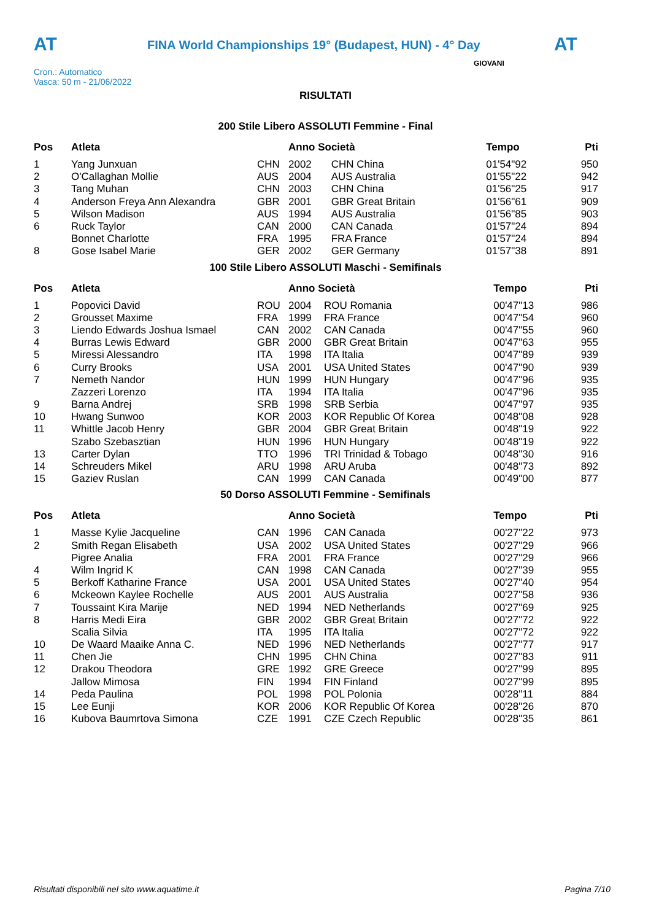AT
FINA World Championships 19° (Budapest, HUN) - 4° Day
AT
Cron.: Automatico
Vasca: 50 m - 21/06/2022
GIOVANI
RISULTATI
200 Stile Libero ASSOLUTI Femmine - Final
| Pos | Atleta | | Anno Società | | Tempo | Pti |
| --- | --- | --- | --- | --- | --- | --- |
| 1 | Yang Junxuan | CHN | 2002 | CHN China | 01'54"92 | 950 |
| 2 | O'Callaghan Mollie | AUS | 2004 | AUS Australia | 01'55"22 | 942 |
| 3 | Tang Muhan | CHN | 2003 | CHN China | 01'56"25 | 917 |
| 4 | Anderson Freya Ann Alexandra | GBR | 2001 | GBR Great Britain | 01'56"61 | 909 |
| 5 | Wilson Madison | AUS | 1994 | AUS Australia | 01'56"85 | 903 |
| 6 | Ruck Taylor | CAN | 2000 | CAN Canada | 01'57"24 | 894 |
| | Bonnet Charlotte | FRA | 1995 | FRA France | 01'57"24 | 894 |
| 8 | Gose Isabel Marie | GER | 2002 | GER Germany | 01'57"38 | 891 |
100 Stile Libero ASSOLUTI Maschi - Semifinals
| Pos | Atleta | | Anno Società | | Tempo | Pti |
| --- | --- | --- | --- | --- | --- | --- |
| 1 | Popovici David | ROU | 2004 | ROU Romania | 00'47"13 | 986 |
| 2 | Grousset Maxime | FRA | 1999 | FRA France | 00'47"54 | 960 |
| 3 | Liendo Edwards Joshua Ismael | CAN | 2002 | CAN Canada | 00'47"55 | 960 |
| 4 | Burras Lewis Edward | GBR | 2000 | GBR Great Britain | 00'47"63 | 955 |
| 5 | Miressi Alessandro | ITA | 1998 | ITA Italia | 00'47"89 | 939 |
| 6 | Curry Brooks | USA | 2001 | USA United States | 00'47"90 | 939 |
| 7 | Nemeth Nandor | HUN | 1999 | HUN Hungary | 00'47"96 | 935 |
| | Zazzeri Lorenzo | ITA | 1994 | ITA Italia | 00'47"96 | 935 |
| 9 | Barna Andrej | SRB | 1998 | SRB Serbia | 00'47"97 | 935 |
| 10 | Hwang Sunwoo | KOR | 2003 | KOR Republic Of Korea | 00'48"08 | 928 |
| 11 | Whittle Jacob Henry | GBR | 2004 | GBR Great Britain | 00'48"19 | 922 |
| | Szabo Szebasztian | HUN | 1996 | HUN Hungary | 00'48"19 | 922 |
| 13 | Carter Dylan | TTO | 1996 | TRI Trinidad & Tobago | 00'48"30 | 916 |
| 14 | Schreuders Mikel | ARU | 1998 | ARU Aruba | 00'48"73 | 892 |
| 15 | Gaziev Ruslan | CAN | 1999 | CAN Canada | 00'49"00 | 877 |
50 Dorso ASSOLUTI Femmine - Semifinals
| Pos | Atleta | | Anno Società | | Tempo | Pti |
| --- | --- | --- | --- | --- | --- | --- |
| 1 | Masse Kylie Jacqueline | CAN | 1996 | CAN Canada | 00'27"22 | 973 |
| 2 | Smith Regan Elisabeth | USA | 2002 | USA United States | 00'27"29 | 966 |
| | Pigree Analia | FRA | 2001 | FRA France | 00'27"29 | 966 |
| 4 | Wilm Ingrid K | CAN | 1998 | CAN Canada | 00'27"39 | 955 |
| 5 | Berkoff Katharine France | USA | 2001 | USA United States | 00'27"40 | 954 |
| 6 | Mckeown Kaylee Rochelle | AUS | 2001 | AUS Australia | 00'27"58 | 936 |
| 7 | Toussaint Kira Marije | NED | 1994 | NED Netherlands | 00'27"69 | 925 |
| 8 | Harris Medi Eira | GBR | 2002 | GBR Great Britain | 00'27"72 | 922 |
| | Scalia Silvia | ITA | 1995 | ITA Italia | 00'27"72 | 922 |
| 10 | De Waard Maaike Anna C. | NED | 1996 | NED Netherlands | 00'27"77 | 917 |
| 11 | Chen Jie | CHN | 1995 | CHN China | 00'27"83 | 911 |
| 12 | Drakou Theodora | GRE | 1992 | GRE Greece | 00'27"99 | 895 |
| | Jallow Mimosa | FIN | 1994 | FIN Finland | 00'27"99 | 895 |
| 14 | Peda Paulina | POL | 1998 | POL Polonia | 00'28"11 | 884 |
| 15 | Lee Eunji | KOR | 2006 | KOR Republic Of Korea | 00'28"26 | 870 |
| 16 | Kubova Baumrtova Simona | CZE | 1991 | CZE Czech Republic | 00'28"35 | 861 |
Risultati disponibili nel sito www.aquatime.it Pagina 7/10